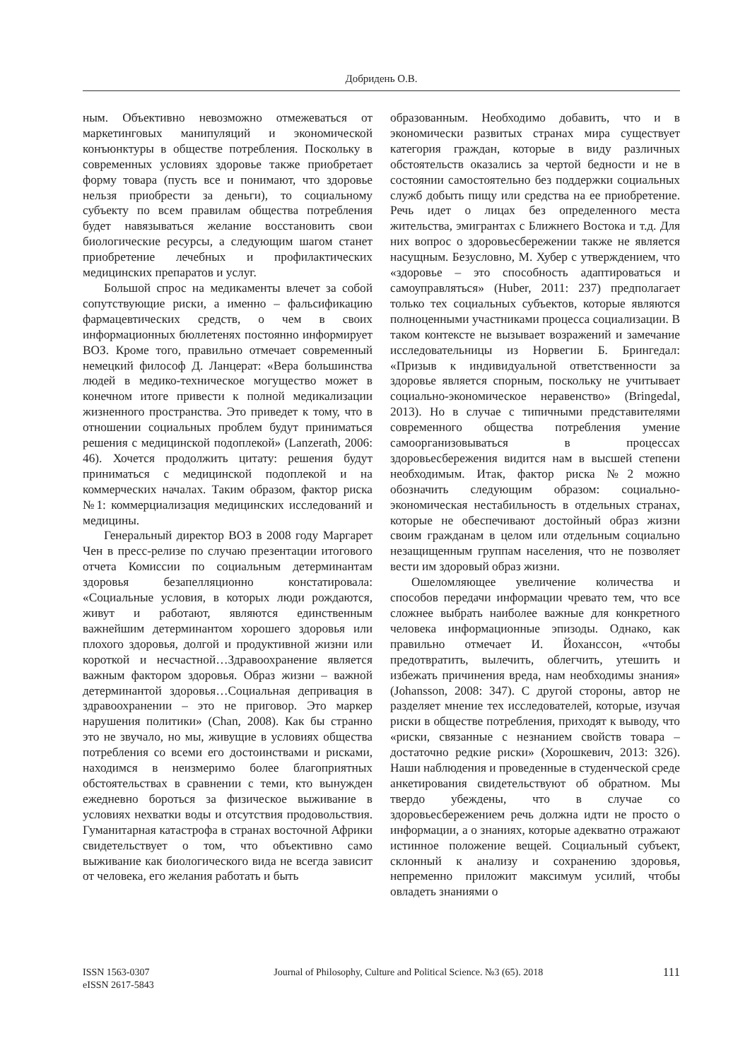Добридень О.В.
ным. Объективно невозможно отмежеваться от маркетинговых манипуляций и экономической конъюнктуры в обществе потребления. Поскольку в современных условиях здоровье также приобретает форму товара (пусть все и понимают, что здоровье нельзя приобрести за деньги), то социальному субъекту по всем правилам общества потребления будет навязываться желание восстановить свои биологические ресурсы, а следующим шагом станет приобретение лечебных и профилактических медицинских препаратов и услуг.
Большой спрос на медикаменты влечет за собой сопутствующие риски, а именно – фальсификацию фармацевтических средств, о чем в своих информационных бюллетенях постоянно информирует ВОЗ. Кроме того, правильно отмечает современный немецкий философ Д. Ланцерат: «Вера большинства людей в медико-техническое могущество может в конечном итоге привести к полной медикализации жизненного пространства. Это приведет к тому, что в отношении социальных проблем будут приниматься решения с медицинской подоплекой» (Lanzerath, 2006: 46). Хочется продолжить цитату: решения будут приниматься с медицинской подоплекой и на коммерческих началах. Таким образом, фактор риска №1: коммерциализация медицинских исследований и медицины.
Генеральный директор ВОЗ в 2008 году Маргарет Чен в пресс-релизе по случаю презентации итогового отчета Комиссии по социальным детерминантам здоровья безапелляционно констатировала: «Социальные условия, в которых люди рождаются, живут и работают, являются единственным важнейшим детерминантом хорошего здоровья или плохого здоровья, долгой и продуктивной жизни или короткой и несчастной…Здравоохранение является важным фактором здоровья. Образ жизни – важной детерминантой здоровья…Социальная депривация в здравоохранении – это не приговор. Это маркер нарушения политики» (Chan, 2008). Как бы странно это не звучало, но мы, живущие в условиях общества потребления со всеми его достоинствами и рисками, находимся в неизмеримо более благоприятных обстоятельствах в сравнении с теми, кто вынужден ежедневно бороться за физическое выживание в условиях нехватки воды и отсутствия продовольствия. Гуманитарная катастрофа в странах восточной Африки свидетельствует о том, что объективно само выживание как биологического вида не всегда зависит от человека, его желания работать и быть
образованным. Необходимо добавить, что и в экономически развитых странах мира существует категория граждан, которые в виду различных обстоятельств оказались за чертой бедности и не в состоянии самостоятельно без поддержки социальных служб добыть пищу или средства на ее приобретение. Речь идет о лицах без определенного места жительства, эмигрантах с Ближнего Востока и т.д. Для них вопрос о здоровьесбережении также не является насущным. Безусловно, М. Хубер с утверждением, что «здоровье – это способность адаптироваться и самоуправляться» (Huber, 2011: 237) предполагает только тех социальных субъектов, которые являются полноценными участниками процесса социализации. В таком контексте не вызывает возражений и замечание исследовательницы из Норвегии Б. Брингедал: «Призыв к индивидуальной ответственности за здоровье является спорным, поскольку не учитывает социально-экономическое неравенство» (Bringedal, 2013). Но в случае с типичными представителями современного общества потребления умение самоорганизовываться в процессах здоровьесбережения видится нам в высшей степени необходимым. Итак, фактор риска №2 можно обозначить следующим образом: социально-экономическая нестабильность в отдельных странах, которые не обеспечивают достойный образ жизни своим гражданам в целом или отдельным социально незащищенным группам населения, что не позволяет вести им здоровый образ жизни.
Ошеломляющее увеличение количества и способов передачи информации чревато тем, что все сложнее выбрать наиболее важные для конкретного человека информационные эпизоды. Однако, как правильно отмечает И. Йоханссон, «чтобы предотвратить, вылечить, облегчить, утешить и избежать причинения вреда, нам необходимы знания» (Johansson, 2008: 347). С другой стороны, автор не разделяет мнение тех исследователей, которые, изучая риски в обществе потребления, приходят к выводу, что «риски, связанные с незнанием свойств товара – достаточно редкие риски» (Хорошкевич, 2013: 326). Наши наблюдения и проведенные в студенческой среде анкетирования свидетельствуют об обратном. Мы твердо убеждены, что в случае со здоровьесбережением речь должна идти не просто о информации, а о знаниях, которые адекватно отражают истинное положение вещей. Социальный субъект, склонный к анализу и сохранению здоровья, непременно приложит максимум усилий, чтобы овладеть знаниями о
ISSN 1563-0307
eISSN 2617-5843
Journal of Philosophy, Culture and Political Science. №3 (65). 2018
111